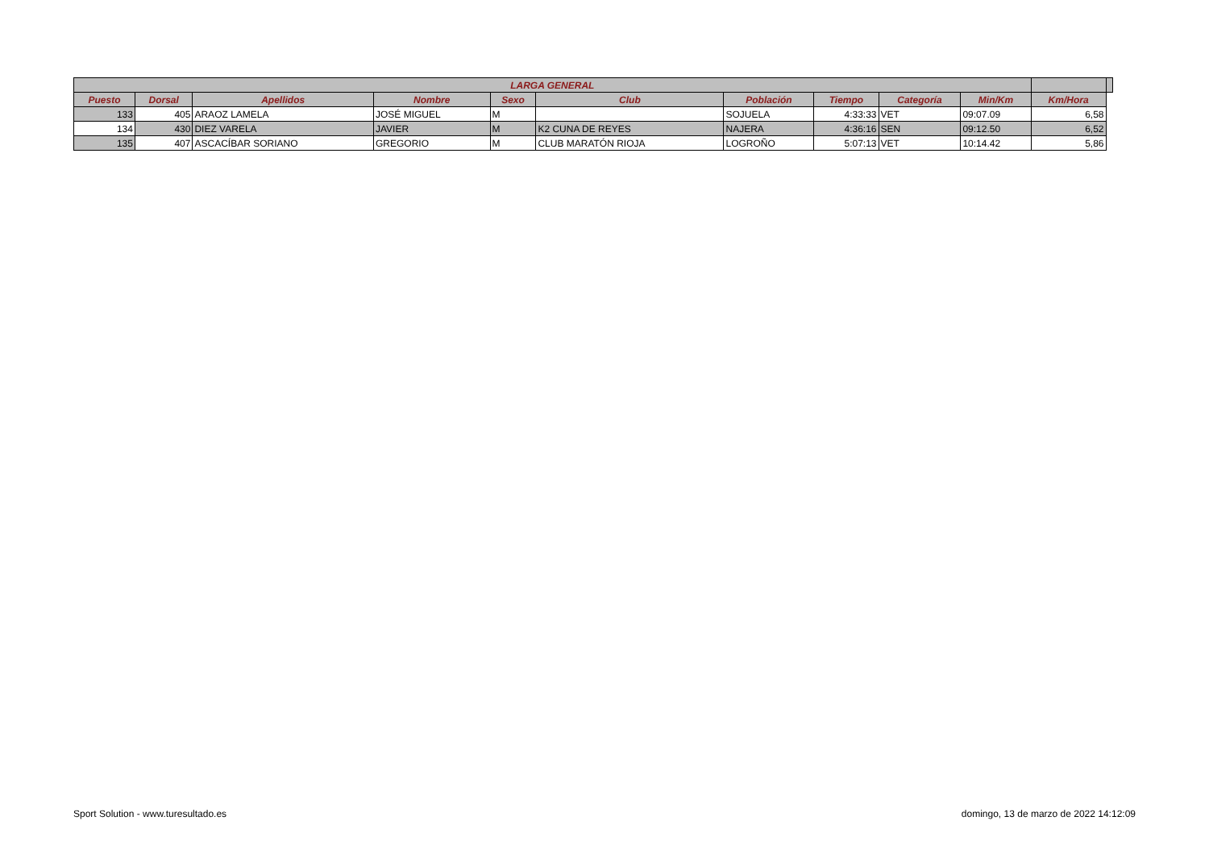| LARGA GENERAL | | | | | | | | | | | |
| --- | --- | --- | --- | --- | --- | --- | --- | --- | --- | --- | --- |
| Puesto | Dorsal | Apellidos | Nombre | Sexo | Club | Población | Tiempo | Categoría | | Min/Km | Km/Hora |
| 133 | 405 | ARAOZ LAMELA | JOSÉ MIGUEL | M | | SOJUELA | 4:33:33 | VET | | 09:07.09 | 6,58 |
| 134 | 430 | DIEZ VARELA | JAVIER | M | K2 CUNA DE REYES | NAJERA | 4:36:16 | SEN | | 09:12.50 | 6,52 |
| 135 | 407 | ASCACÍBAR SORIANO | GREGORIO | M | CLUB MARATÓN RIOJA | LOGROÑO | 5:07:13 | VET | | 10:14.42 | 5,86 |
Sport Solution - www.turesultado.es domingo, 13 de marzo de 2022 14:12:09